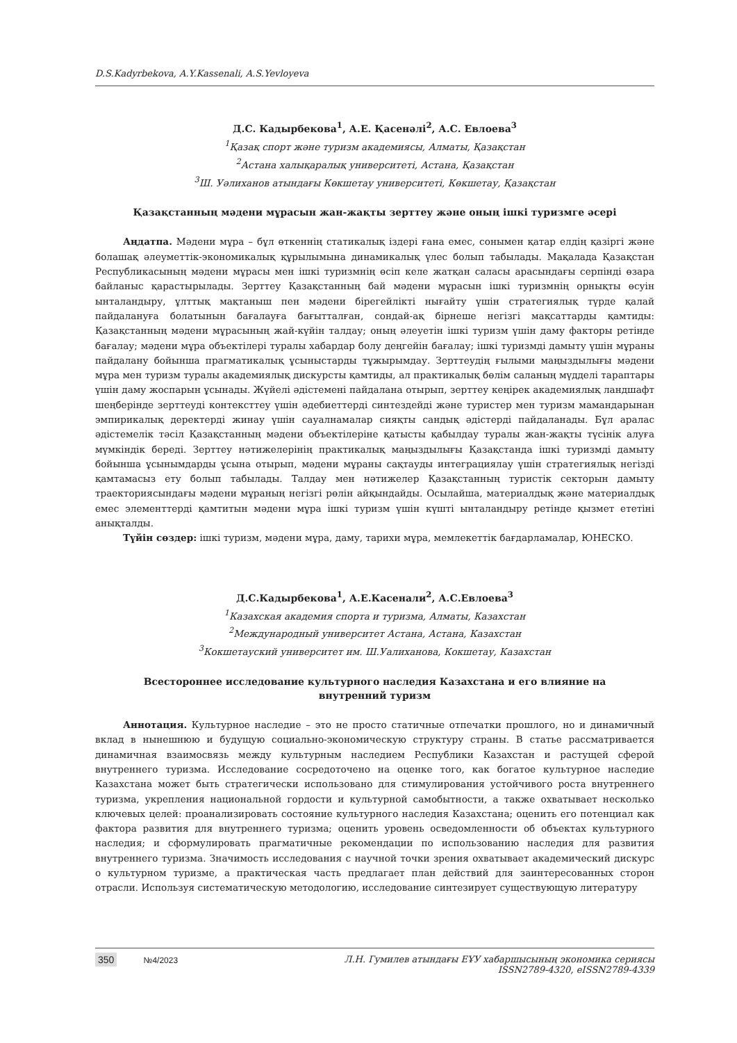D.S.Kadyrbekova, A.Y.Kassenali, A.S.Yevloyeva
Д.С. Кадырбекова<sup>1</sup>, А.Е. Қасенәлі<sup>2</sup>, А.С. Евлоева<sup>3</sup>
<sup>1</sup> Қазақ спорт және туризм академиясы, Алматы, Қазақстан
<sup>2</sup> Астана халықаралық университеті, Астана, Қазақстан
<sup>3</sup> Ш. Уәлиханов атындағы Көкшетау университеті, Көкшетау, Қазақстан
Қазақстанның мәдени мұрасын жан-жақты зерттеу және оның ішкі туризмге әсері
Аңдатпа. Мәдени мұра – бұл өткеннің статикалық іздері ғана емес, сонымен қатар елдің қазіргі және болашақ әлеуметтік-экономикалық құрылымына динамикалық үлес болып табылады. Мақалада Қазақстан Республикасының мәдени мұрасы мен ішкі туризмнің өсіп келе жатқан саласы арасындағы серпінді өзара байланыс қарастырылады. Зерттеу Қазақстанның бай мәдени мұрасын ішкі туризмнің орнықты өсуін ынталандыру, ұлттық мақтаныш пен мәдени бірегейлікті нығайту үшін стратегиялық түрде қалай пайдалануға болатынын бағалауға бағытталған, сондай-ақ бірнеше негізгі мақсаттарды қамтиды: Қазақстанның мәдени мұрасының жай-күйін талдау; оның әлеуетін ішкі туризм үшін даму факторы ретінде бағалау; мәдени мұра объектілері туралы хабардар болу деңгейін бағалау; ішкі туризмді дамыту үшін мұраны пайдалану бойынша прагматикалық ұсыныстарды тұжырымдау. Зерттеудің ғылыми маңыздылығы мәдени мұра мен туризм туралы академиялық дискурсты қамтиды, ал практикалық бөлім саланың мүдделі тараптары үшін даму жоспарын ұсынады. Жүйелі әдістемені пайдалана отырып, зерттеу кеңірек академиялық ландшафт шеңберінде зерттеуді контексттеу үшін әдебиеттерді синтездейді және туристер мен туризм мамандарынан эмпирикалық деректерді жинау үшін сауалнамалар сияқты сандық әдістерді пайдаланады. Бұл аралас әдістемелік тәсіл Қазақстанның мәдени объектілеріне қатысты қабылдау туралы жан-жақты түсінік алуға мүмкіндік береді. Зерттеу нәтижелерінің практикалық маңыздылығы Қазақстанда ішкі туризмді дамыту бойынша ұсынымдарды ұсына отырып, мәдени мұраны сақтауды интеграциялау үшін стратегиялық негізді қамтамасыз ету болып табылады. Талдау мен нәтижелер Қазақстанның туристік секторын дамыту траекториясындағы мәдени мұраның негізгі рөлін айқындайды. Осылайша, материалдық және материалдық емес элементтерді қамтитын мәдени мұра ішкі туризм үшін күшті ынталандыру ретінде қызмет ететіні анықталды.
Түйін сөздер: ішкі туризм, мәдени мұра, даму, тарихи мұра, мемлекеттік бағдарламалар, ЮНЕСКО.
Д.С.Кадырбекова<sup>1</sup>, А.Е.Касенали<sup>2</sup>, А.С.Евлоева<sup>3</sup>
<sup>1</sup> Казахская академия спорта и туризма, Алматы, Казахстан
<sup>2</sup> Международный университет Астана, Астана, Казахстан
<sup>3</sup> Кокшетауский университет им. Ш.Уалиханова, Кокшетау, Казахстан
Всестороннее исследование культурного наследия Казахстана и его влияние на
внутренний туризм
Аннотация. Культурное наследие – это не просто статичные отпечатки прошлого, но и динамичный вклад в нынешнюю и будущую социально-экономическую структуру страны. В статье рассматривается динамичная взаимосвязь между культурным наследием Республики Казахстан и растущей сферой внутреннего туризма. Исследование сосредоточено на оценке того, как богатое культурное наследие Казахстана может быть стратегически использовано для стимулирования устойчивого роста внутреннего туризма, укрепления национальной гордости и культурной самобытности, а также охватывает несколько ключевых целей: проанализировать состояние культурного наследия Казахстана; оценить его потенциал как фактора развития для внутреннего туризма; оценить уровень осведомленности об объектах культурного наследия; и сформулировать прагматичные рекомендации по использованию наследия для развития внутреннего туризма. Значимость исследования с научной точки зрения охватывает академический дискурс о культурном туризме, а практическая часть предлагает план действий для заинтересованных сторон отрасли. Используя систематическую методологию, исследование синтезирует существующую литературу
350 №4/2023 Л.Н. Гумилев атындағы ЕҰУ хабаршысының экономика сериясы
ISSN2789-4320, eISSN2789-4339